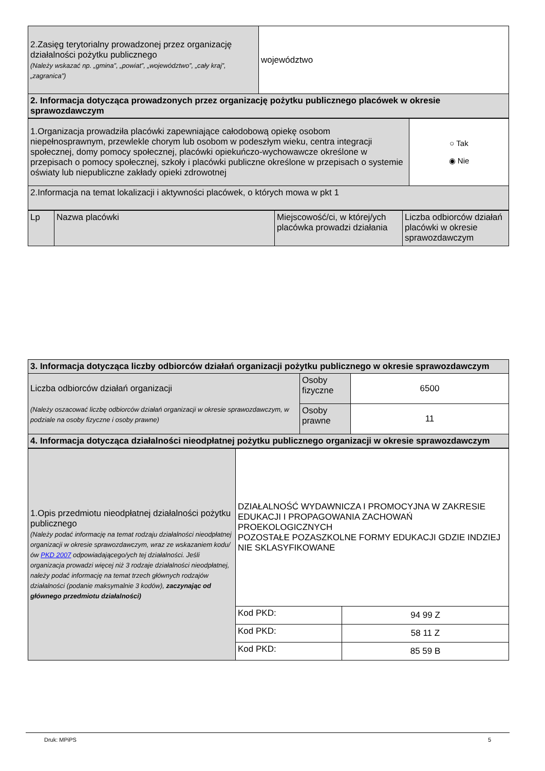| 2.Zasięg terytorialny prowadzonej przez organizację działalności pożytku publicznego (Należy wskazać np. „gmina”, „powiat”, „województwo”, „cały kraj”, „zagranica”) | województwo |
| 2. Informacja dotycząca prowadzonych przez organizację pożytku publicznego placówek w okresie sprawozdawczym | |
| 1.Organizacja prowadziła placówki zapewniające całodobową opiekę osobom niepełnosprawnym, przewlekle chorym lub osobom w podeszłym wieku, centra integracji społecznej, domy pomocy społecznej, placówki opiekuńczo-wychowawcze określone w przepisach o pomocy społecznej, szkoły i placówki publiczne określone w przepisach o systemie oświaty lub niepubliczne zakłady opieki zdrowotnej | ○ Tak ◉ Nie |
| 2.Informacja na temat lokalizacji i aktywności placówek, o których mowa w pkt 1 | |
| Lp | Nazwa placówki | Miejscowość/ci, w której/ych placówka prowadzi działania | Liczba odbiorców działań placówki w okresie sprawozdawczym |
| --- | --- | --- | --- |
| 3. Informacja dotycząca liczby odbiorców działań organizacji pożytku publicznego w okresie sprawozdawczym | | |
| Liczba odbiorców działań organizacji (Należy oszacować liczbę odbiorców działań organizacji w okresie sprawozdawczym, w podziale na osoby fizyczne i osoby prawne) | Osoby fizyczne | 6500 |
| | Osoby prawne | 11 |
| 4. Informacja dotycząca działalności nieodpłatnej pożytku publicznego organizacji w okresie sprawozdawczym | | |
| 1.Opis przedmiotu nieodpłatnej działalności pożytku publicznego (Należy podać informację na temat rodzaju działalności nieodpłatnej organizacji w okresie sprawozdawczym, wraz ze wskazaniem kodu/ów PKD 2007 odpowiadającego/ych tej działalności. Jeśli organizacja prowadzi więcej niż 3 rodzaje działalności nieodpłatnej, należy podać informację na temat trzech głównych rodzajów działalności (podanie maksymalnie 3 kodów), zaczynając od głównego przedmiotu działalności) | DZIAŁALNOŚĆ WYDAWNICZA I PROMOCYJNA W ZAKRESIE EDUKACJI I PROPAGOWANIA ZACHOWAŃ PROEKOLOGICZNYCH POZOSTAŁE POZASZKOLNE FORMY EDUKACJI GDZIE INDZIEJ NIE SKLASYFIKOWANE | |
| | Kod PKD: | 94 99 Z |
| | Kod PKD: | 58 11 Z |
| | Kod PKD: | 85 59 B |
Druk: MPiPS 5